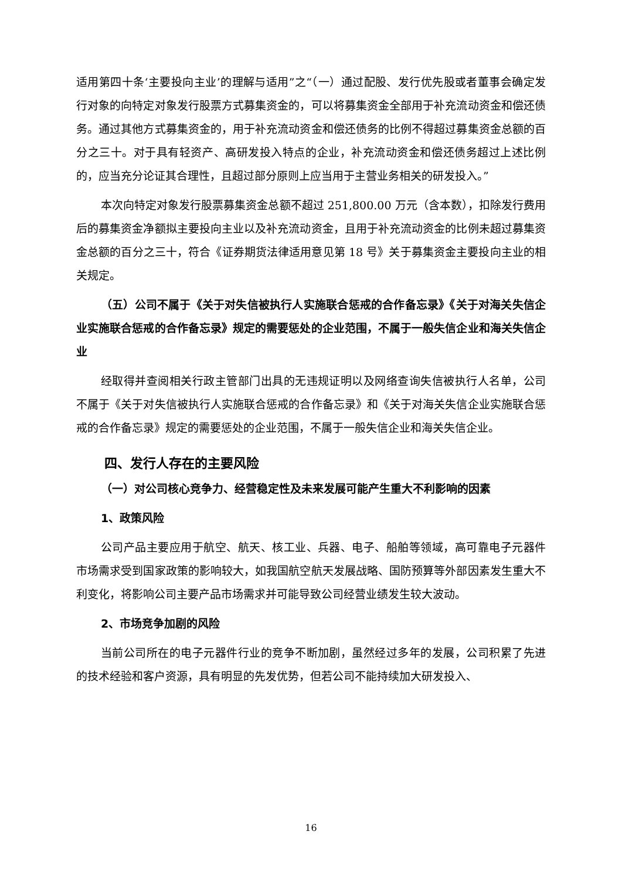适用第四十条‘主要投向主业’的理解与适用”之“（一）通过配股、发行优先股或者董事会确定发行对象的向特定对象发行股票方式募集资金的，可以将募集资金全部用于补充流动资金和偿还债务。通过其他方式募集资金的，用于补充流动资金和偿还债务的比例不得超过募集资金总额的百分之三十。对于具有轻资产、高研发投入特点的企业，补充流动资金和偿还债务超过上述比例的，应当充分论证其合理性，且超过部分原则上应当用于主营业务相关的研发投入。”
本次向特定对象发行股票募集资金总额不超过 251,800.00 万元（含本数），扣除发行费用后的募集资金净额拟主要投向主业以及补充流动资金，且用于补充流动资金的比例未超过募集资金总额的百分之三十，符合《证券期货法律适用意见第 18 号》关于募集资金主要投向主业的相关规定。
（五）公司不属于《关于对失信被执行人实施联合惩戒的合作备忘录》《关于对海关失信企业实施联合惩戒的合作备忘录》规定的需要惩处的企业范围，不属于一般失信企业和海关失信企业
经取得并查阅相关行政主管部门出具的无违规证明以及网络查询失信被执行人名单，公司不属于《关于对失信被执行人实施联合惩戒的合作备忘录》和《关于对海关失信企业实施联合惩戒的合作备忘录》规定的需要惩处的企业范围，不属于一般失信企业和海关失信企业。
四、发行人存在的主要风险
（一）对公司核心竞争力、经营稳定性及未来发展可能产生重大不利影响的因素
1、政策风险
公司产品主要应用于航空、航天、核工业、兵器、电子、船舶等领域，高可靠电子元器件市场需求受到国家政策的影响较大，如我国航空航天发展战略、国防预算等外部因素发生重大不利变化，将影响公司主要产品市场需求并可能导致公司经营业绩发生较大波动。
2、市场竞争加剧的风险
当前公司所在的电子元器件行业的竞争不断加剧，虽然经过多年的发展，公司积累了先进的技术经验和客户资源，具有明显的先发优势，但若公司不能持续加大研发投入、
16